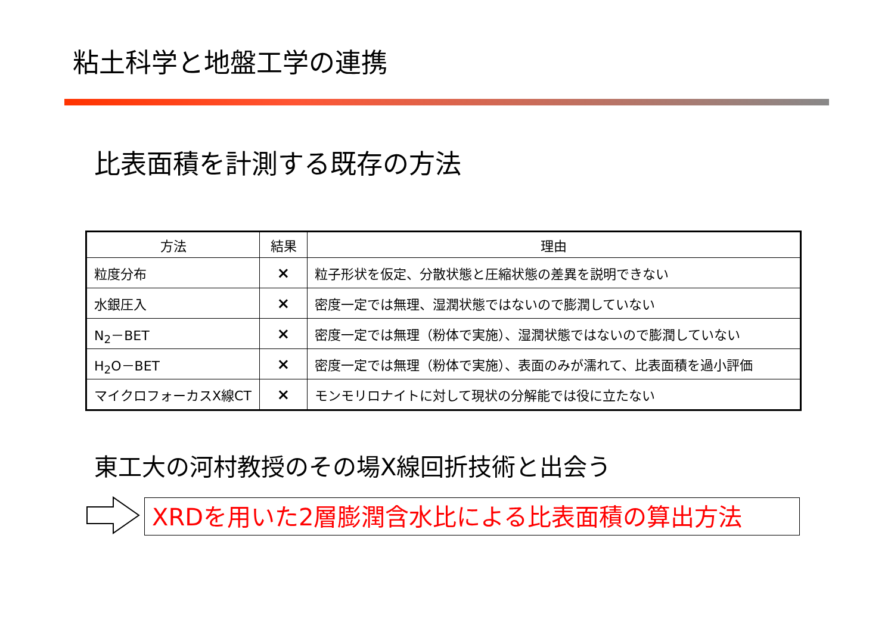粘土科学と地盤工学の連携
比表面積を計測する既存の方法
| 方法 | 結果 | 理由 |
| --- | --- | --- |
| 粒度分布 | × | 粒子形状を仮定、分散状態と圧縮状態の差異を説明できない |
| 水銀圧入 | × | 密度一定では無理、湿潤状態ではないので膨潤していない |
| N<sub>2</sub>－BET | × | 密度一定では無理（粉体で実施）、湿潤状態ではないので膨潤していない |
| H<sub>2</sub>O－BET | × | 密度一定では無理（粉体で実施）、表面のみが濡れて、比表面積を過小評価 |
| マイクロフォーカスX線CT | × | モンモリロナイトに対して現状の分解能では役に立たない |
東工大の河村教授のその場X線回折技術と出会う
XRDを用いた2層膨潤含水比による比表面積の算出方法